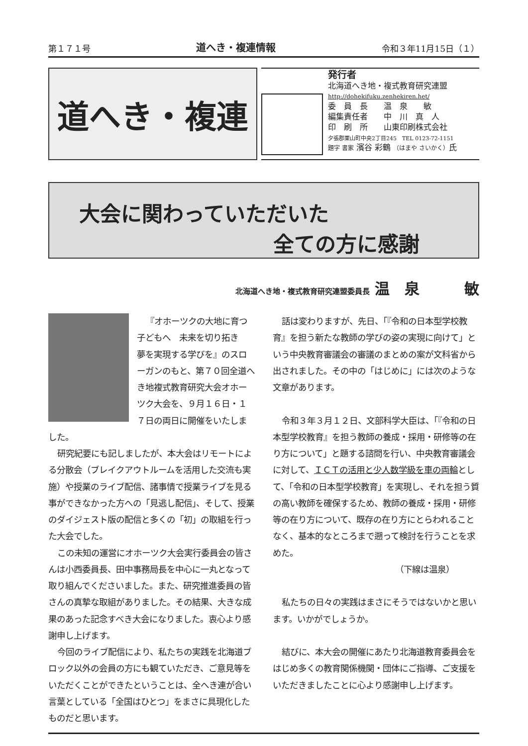第１７１号 道へき・複連情報 令和３年11月15日（１）
道へき・複連
発行者
北海道へき地・複式教育研究連盟
http://dohekifuku.zenhekiren.het/
委　員　長　　温　泉　　敏
編集責任者　　中　川　真　人
印　刷　所　　山東印刷株式会社
夕張郡栗山町中央2丁目245　TEL 0123-72-1151
題字 書家 濱谷 彩鶴 （はまや さいかく）氏
大会に関わっていただいた
全ての方に感謝
北海道へき地・複式教育研究連盟委員長 温　泉　　　敏
『オホーツクの大地に育つ子どもへ　未来を切り拓き　夢を実現する学びを』のスローガンのもと、第７０回全道へき地複式教育研究大会オホーツク大会を、９月１６日・１７日の両日に開催をいたしました。
研究紀要にも記しましたが、本大会はリモートによる分散会（ブレイクアウトルームを活用した交流も実施）や授業のライブ配信、諸事情で授業ライブを見る事ができなかった方への「見逃し配信」、そして、授業のダイジェスト版の配信と多くの「初」の取組を行った大会でした。
この未知の運営にオホーツク大会実行委員会の皆さんは小西委員長、田中事務局長を中心に一丸となって取り組んでくださいました。また、研究推進委員の皆さんの真摯な取組がありました。その結果、大きな成果のあった記念すべき大会になりました。衷心より感謝申し上げます。
今回のライブ配信により、私たちの実践を北海道ブロック以外の会員の方にも観ていただき、ご意見等をいただくことができたということは、全へき連が合い言葉としている「全国はひとつ」をまさに具現化したものだと思います。
話は変わりますが、先日、「『令和の日本型学校教育』を担う新たな教師の学びの姿の実現に向けて」という中央教育審議会の審議のまとめの案が文科省から出されました。その中の「はじめに」には次のような文章があります。
令和３年３月１２日、文部科学大臣は、「『令和の日本型学校教育』を担う教師の養成・採用・研修等の在り方について」と題する諮問を行い、中央教育審議会に対して、ＩＣＴの活用と少人数学級を車の両輪として、「令和の日本型学校教育」を実現し、それを担う質の高い教師を確保するため、教師の養成・採用・研修等の在り方について、既存の在り方にとらわれることなく、基本的なところまで遡って検討を行うことを求めた。
（下線は温泉）
私たちの日々の実践はまさにそうではないかと思います。いかがでしょうか。
結びに、本大会の開催にあたり北海道教育委員会をはじめ多くの教育関係機関・団体にご指導、ご支援をいただきましたことに心より感謝申し上げます。